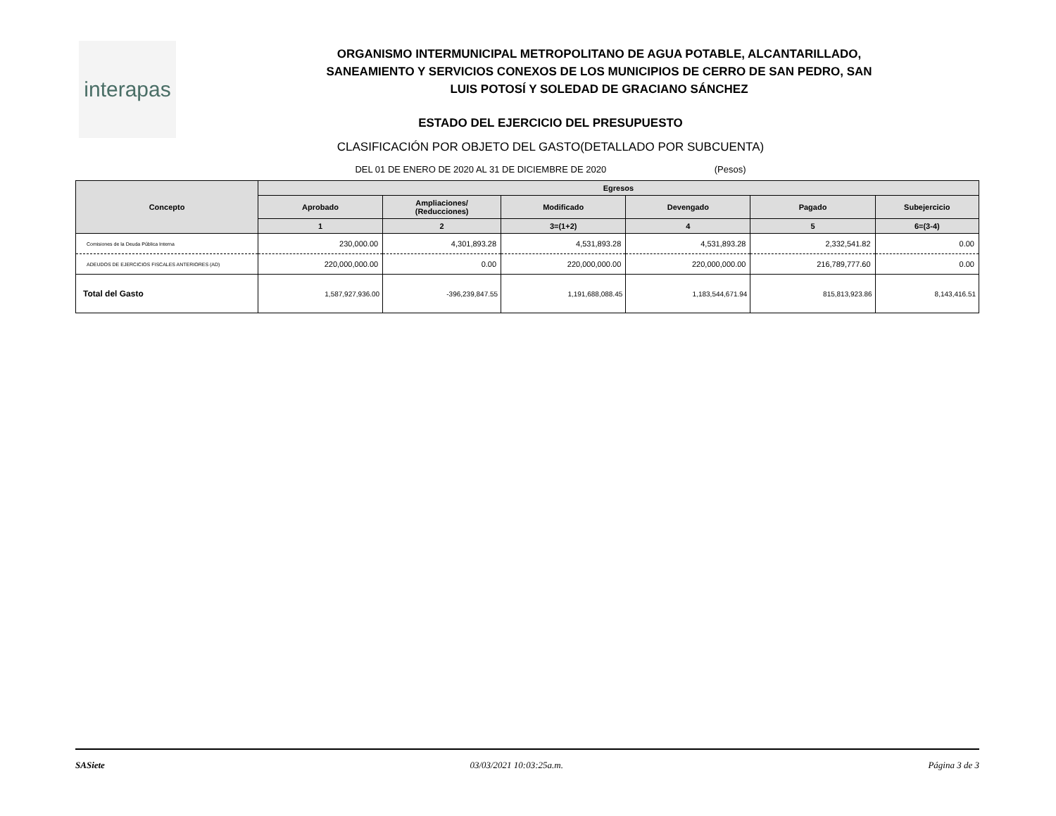interapas
ORGANISMO INTERMUNICIPAL METROPOLITANO DE AGUA POTABLE, ALCANTARILLADO,
SANEAMIENTO Y SERVICIOS CONEXOS DE LOS MUNICIPIOS DE CERRO DE SAN PEDRO, SAN
LUIS POTOSÍ Y SOLEDAD DE GRACIANO SÁNCHEZ
ESTADO DEL EJERCICIO DEL PRESUPUESTO
CLASIFICACIÓN POR OBJETO DEL GASTO(DETALLADO POR SUBCUENTA)
DEL 01 DE ENERO DE 2020 AL 31 DE DICIEMBRE DE 2020 (Pesos)
| Concepto | Egresos | | | | | |
| --- | --- | --- | --- | --- | --- | --- |
| | Aprobado | Ampliaciones/ (Reducciones) | Modificado | Devengado | Pagado | Subejercicio |
| | 1 | 2 | 3=(1+2) | 4 | 5 | 6=(3-4) |
| Comisiones de la Deuda Pública Interna | 230,000.00 | 4,301,893.28 | 4,531,893.28 | 4,531,893.28 | 2,332,541.82 | 0.00 |
| ADEUDOS DE EJERCICIOS FISCALES ANTERIORES (AD) | 220,000,000.00 | 0.00 | 220,000,000.00 | 220,000,000.00 | 216,789,777.60 | 0.00 |
| Total del Gasto | 1,587,927,936.00 | -396,239,847.55 | 1,191,688,088.45 | 1,183,544,671.94 | 815,813,923.86 | 8,143,416.51 |
SASiete 03/03/2021 10:03:25a.m. Página 3 de 3